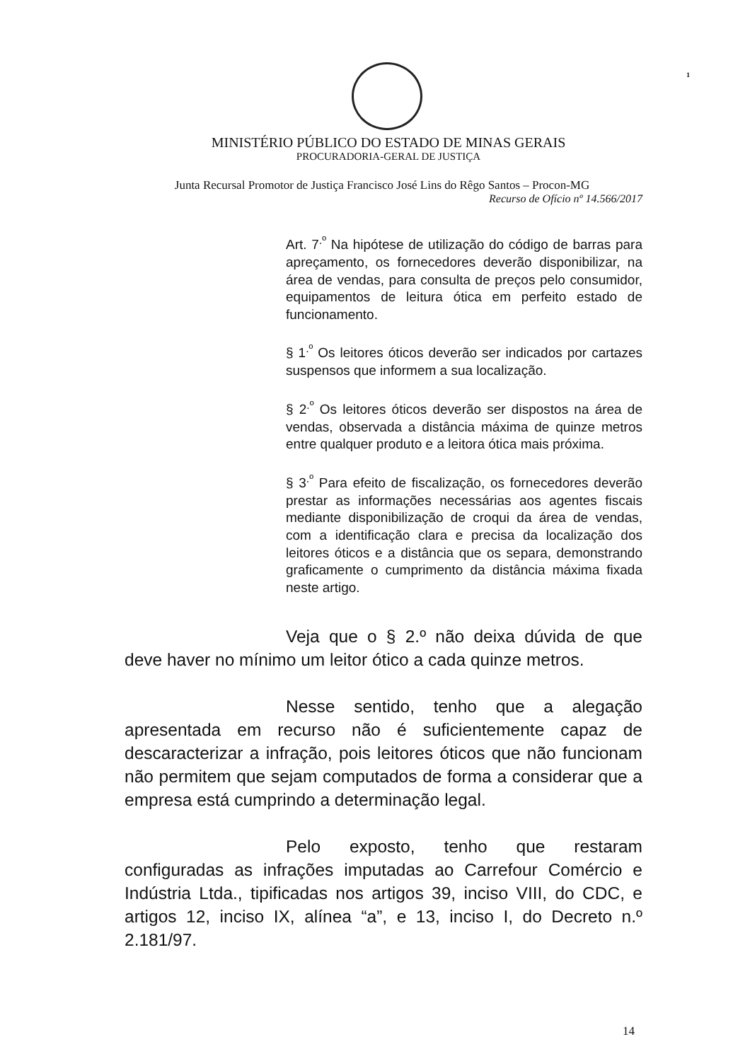1
MINISTÉRIO PÚBLICO DO ESTADO DE MINAS GERAIS
PROCURADORIA-GERAL DE JUSTIÇA
Junta Recursal Promotor de Justiça Francisco José Lins do Rêgo Santos – Procon-MG
Recurso de Ofício nº 14.566/2017
Art. 7<sup>.º</sup> Na hipótese de utilização do código de barras para apreçamento, os fornecedores deverão disponibilizar, na área de vendas, para consulta de preços pelo consumidor, equipamentos de leitura ótica em perfeito estado de funcionamento.
§ 1<sup>.º</sup> Os leitores óticos deverão ser indicados por cartazes suspensos que informem a sua localização.
§ 2<sup>.º</sup> Os leitores óticos deverão ser dispostos na área de vendas, observada a distância máxima de quinze metros entre qualquer produto e a leitora ótica mais próxima.
§ 3<sup>.º</sup> Para efeito de fiscalização, os fornecedores deverão prestar as informações necessárias aos agentes fiscais mediante disponibilização de croqui da área de vendas, com a identificação clara e precisa da localização dos leitores óticos e a distância que os separa, demonstrando graficamente o cumprimento da distância máxima fixada neste artigo.
Veja que o § 2.º não deixa dúvida de que deve haver no mínimo um leitor ótico a cada quinze metros.
Nesse sentido, tenho que a alegação apresentada em recurso não é suficientemente capaz de descaracterizar a infração, pois leitores óticos que não funcionam não permitem que sejam computados de forma a considerar que a empresa está cumprindo a determinação legal.
Pelo exposto, tenho que restaram configuradas as infrações imputadas ao Carrefour Comércio e Indústria Ltda., tipificadas nos artigos 39, inciso VIII, do CDC, e artigos 12, inciso IX, alínea “a”, e 13, inciso I, do Decreto n.º 2.181/97.
14